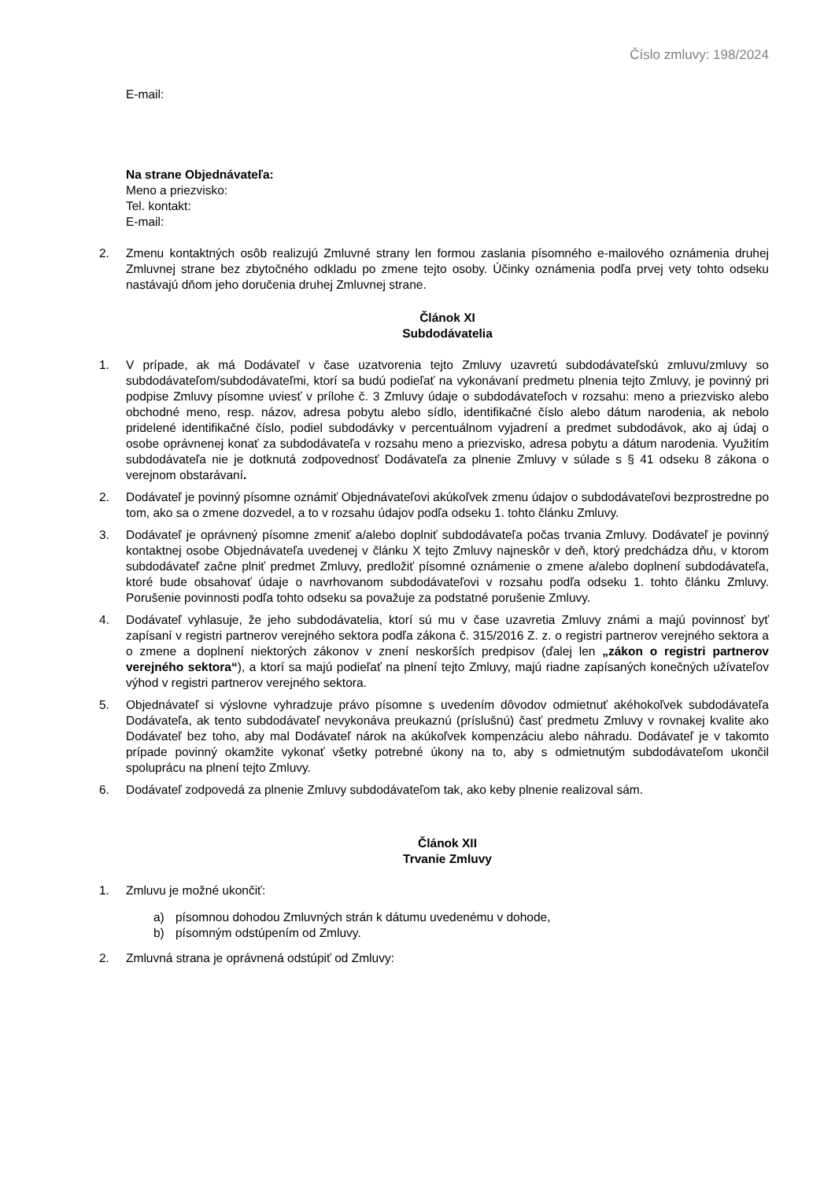Číslo zmluvy: 198/2024
E-mail:
Na strane Objednávateľa:
Meno a priezvisko:
Tel. kontakt:
E-mail:
2. Zmenu kontaktných osôb realizujú Zmluvné strany len formou zaslania písomného e-mailového oznámenia druhej Zmluvnej strane bez zbytočného odkladu po zmene tejto osoby. Účinky oznámenia podľa prvej vety tohto odseku nastávajú dňom jeho doručenia druhej Zmluvnej strane.
Článok XI
Subdodávatelia
1. V prípade, ak má Dodávateľ v čase uzatvorenia tejto Zmluvy uzavretú subdodávateľskú zmluvu/zmluvy so subdodávateľom/subdodávateľmi, ktorí sa budú podieľať na vykonávaní predmetu plnenia tejto Zmluvy, je povinný pri podpise Zmluvy písomne uviesť v prílohe č. 3 Zmluvy údaje o subdodávateľoch v rozsahu: meno a priezvisko alebo obchodné meno, resp. názov, adresa pobytu alebo sídlo, identifikačné číslo alebo dátum narodenia, ak nebolo pridelené identifikačné číslo, podiel subdodávky v percentuálnom vyjadrení a predmet subdodávok, ako aj údaj o osobe oprávnenej konať za subdodávateľa v rozsahu meno a priezvisko, adresa pobytu a dátum narodenia. Využitím subdodávateľa nie je dotknutá zodpovednosť Dodávateľa za plnenie Zmluvy v súlade s § 41 odseku 8 zákona o verejnom obstarávaní.
2. Dodávateľ je povinný písomne oznámiť Objednávateľovi akúkoľvek zmenu údajov o subdodávateľovi bezprostredne po tom, ako sa o zmene dozvedel, a to v rozsahu údajov podľa odseku 1. tohto článku Zmluvy.
3. Dodávateľ je oprávnený písomne zmeniť a/alebo doplniť subdodávateľa počas trvania Zmluvy. Dodávateľ je povinný kontaktnej osobe Objednávateľa uvedenej v článku X tejto Zmluvy najneskôr v deň, ktorý predchádza dňu, v ktorom subdodávateľ začne plniť predmet Zmluvy, predložiť písomné oznámenie o zmene a/alebo doplnení subdodávateľa, ktoré bude obsahovať údaje o navrhovanom subdodávateľovi v rozsahu podľa odseku 1. tohto článku Zmluvy. Porušenie povinnosti podľa tohto odseku sa považuje za podstatné porušenie Zmluvy.
4. Dodávateľ vyhlasuje, že jeho subdodávatelia, ktorí sú mu v čase uzavretia Zmluvy známi a majú povinnosť byť zapísaní v registri partnerov verejného sektora podľa zákona č. 315/2016 Z. z. o registri partnerov verejného sektora a o zmene a doplnení niektorých zákonov v znení neskorších predpisov (ďalej len „zákon o registri partnerov verejného sektora“), a ktorí sa majú podieľať na plnení tejto Zmluvy, majú riadne zapísaných konečných užívateľov výhod v registri partnerov verejného sektora.
5. Objednávateľ si výslovne vyhradzuje právo písomne s uvedením dôvodov odmietnuť akéhokoľvek subdodávateľa Dodávateľa, ak tento subdodávateľ nevykonáva preukaznú (príslušnú) časť predmetu Zmluvy v rovnakej kvalite ako Dodávateľ bez toho, aby mal Dodávateľ nárok na akúkoľvek kompenzáciu alebo náhradu. Dodávateľ je v takomto prípade povinný okamžite vykonať všetky potrebné úkony na to, aby s odmietnutým subdodávateľom ukončil spoluprácu na plnení tejto Zmluvy.
6. Dodávateľ zodpovedá za plnenie Zmluvy subdodávateľom tak, ako keby plnenie realizoval sám.
Článok XII
Trvanie Zmluvy
1. Zmluvu je možné ukončiť:
a) písomnou dohodou Zmluvných strán k dátumu uvedenému v dohode,
b) písomným odstúpením od Zmluvy.
2. Zmluvná strana je oprávnená odstúpiť od Zmluvy: